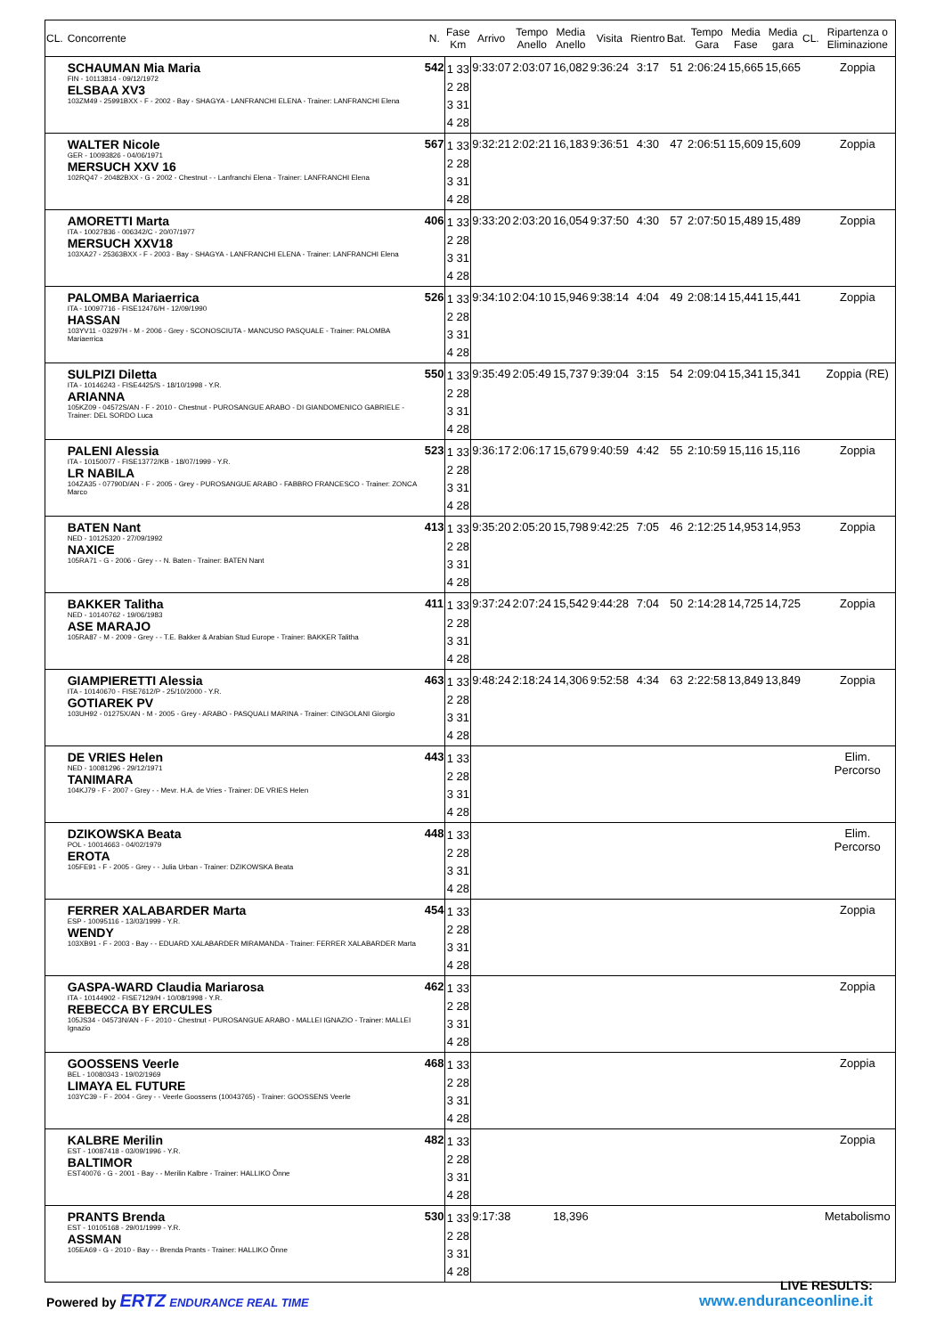| CL. | Concorrente | N. | Fase Km | Arrivo | Tempo Anello | Media Anello | Visita | Rientro | Bat. | Tempo Gara | Media Fase | Media gara | CL. | Ripartenza o Eliminazione |
| --- | --- | --- | --- | --- | --- | --- | --- | --- | --- | --- | --- | --- | --- | --- |
| | SCHAUMAN Mia Maria FIN - 10113814 - 09/12/1972 ELSBAA XV3 103ZM49 - 25991BXX - F - 2002 - Bay - SHAGYA - LANFRANCHI ELENA - Trainer: LANFRANCHI Elena | 542 | 1 33 2 28 3 31 4 28 | 9:33:07 | 2:03:07 | 16,082 | 9:36:24 | 3:17 | 51 | 2:06:24 | 15,665 | 15,665 | | Zoppia |
| | WALTER Nicole GER - 10093826 - 04/06/1971 MERSUCH XXV 16 102RQ47 - 20482BXX - G - 2002 - Chestnut - - Lanfranchi Elena - Trainer: LANFRANCHI Elena | 567 | 1 33 2 28 3 31 4 28 | 9:32:21 | 2:02:21 | 16,183 | 9:36:51 | 4:30 | 47 | 2:06:51 | 15,609 | 15,609 | | Zoppia |
| | AMORETTI Marta ITA - 10027836 - 006342/C - 20/07/1977 MERSUCH XXV18 103XA27 - 25363BXX - F - 2003 - Bay - SHAGYA - LANFRANCHI ELENA - Trainer: LANFRANCHI Elena | 406 | 1 33 2 28 3 31 4 28 | 9:33:20 | 2:03:20 | 16,054 | 9:37:50 | 4:30 | 57 | 2:07:50 | 15,489 | 15,489 | | Zoppia |
| | PALOMBA Mariaerrica ITA - 10097716 - FISE12476/H - 12/09/1990 HASSAN 103YV11 - 03297H - M - 2006 - Grey - SCONOSCIUTA - MANCUSO PASQUALE - Trainer: PALOMBA Mariaerrica | 526 | 1 33 2 28 3 31 4 28 | 9:34:10 | 2:04:10 | 15,946 | 9:38:14 | 4:04 | 49 | 2:08:14 | 15,441 | 15,441 | | Zoppia |
| | SULPIZI Diletta ITA - 10146243 - FISE4425/S - 18/10/1998 - Y.R. ARIANNA 105KZ09 - 04572S/AN - F - 2010 - Chestnut - PUROSANGUE ARABO - DI GIANDOMENICO GABRIELE - Trainer: DEL SORDO Luca | 550 | 1 33 2 28 3 31 4 28 | 9:35:49 | 2:05:49 | 15,737 | 9:39:04 | 3:15 | 54 | 2:09:04 | 15,341 | 15,341 | | Zoppia (RE) |
| | PALENI Alessia ITA - 10150077 - FISE13772/KB - 18/07/1999 - Y.R. LR NABILA 104ZA35 - 07790D/AN - F - 2005 - Grey - PUROSANGUE ARABO - FABBRO FRANCESCO - Trainer: ZONCA Marco | 523 | 1 33 2 28 3 31 4 28 | 9:36:17 | 2:06:17 | 15,679 | 9:40:59 | 4:42 | 55 | 2:10:59 | 15,116 | 15,116 | | Zoppia |
| | BATEN Nant NED - 10125320 - 27/09/1992 NAXICE 105RA71 - G - 2006 - Grey - - N. Baten - Trainer: BATEN Nant | 413 | 1 33 2 28 3 31 4 28 | 9:35:20 | 2:05:20 | 15,798 | 9:42:25 | 7:05 | 46 | 2:12:25 | 14,953 | 14,953 | | Zoppia |
| | BAKKER Talitha NED - 10140762 - 19/06/1983 ASE MARAJO 105RA87 - M - 2009 - Grey - - T.E. Bakker & Arabian Stud Europe - Trainer: BAKKER Talitha | 411 | 1 33 2 28 3 31 4 28 | 9:37:24 | 2:07:24 | 15,542 | 9:44:28 | 7:04 | 50 | 2:14:28 | 14,725 | 14,725 | | Zoppia |
| | GIAMPIERETTI Alessia ITA - 10140670 - FISE7612/P - 25/10/2000 - Y.R. GOTIAREK PV 103UH92 - 01275X/AN - M - 2005 - Grey - ARABO - PASQUALI MARINA - Trainer: CINGOLANI Giorgio | 463 | 1 33 2 28 3 31 4 28 | 9:48:24 | 2:18:24 | 14,306 | 9:52:58 | 4:34 | 63 | 2:22:58 | 13,849 | 13,849 | | Zoppia |
| | DE VRIES Helen NED - 10081296 - 29/12/1971 TANIMARA 104KJ79 - F - 2007 - Grey - - Mevr. H.A. de Vries - Trainer: DE VRIES Helen | 443 | 1 33 2 28 3 31 4 28 | | | | | | | | | | | Elim. Percorso |
| | DZIKOWSKA Beata POL - 10014663 - 04/02/1979 EROTA 105FE91 - F - 2005 - Grey - - Julia Urban - Trainer: DZIKOWSKA Beata | 448 | 1 33 2 28 3 31 4 28 | | | | | | | | | | | Elim. Percorso |
| | FERRER XALABARDER Marta ESP - 10095116 - 13/03/1999 - Y.R. WENDY 103XB91 - F - 2003 - Bay - - EDUARD XALABARDER MIRAMANDA - Trainer: FERRER XALABARDER Marta | 454 | 1 33 2 28 3 31 4 28 | | | | | | | | | | | Zoppia |
| | GASPA-WARD Claudia Mariarosa ITA - 10144902 - FISE7129/H - 10/08/1998 - Y.R. REBECCA BY ERCULES 105JS34 - 04573N/AN - F - 2010 - Chestnut - PUROSANGUE ARABO - MALLEI IGNAZIO - Trainer: MALLEI Ignazio | 462 | 1 33 2 28 3 31 4 28 | | | | | | | | | | | Zoppia |
| | GOOSSENS Veerle BEL - 10080343 - 19/02/1969 LIMAYA EL FUTURE 103YC39 - F - 2004 - Grey - - Veerle Goossens (10043765) - Trainer: GOOSSENS Veerle | 468 | 1 33 2 28 3 31 4 28 | | | | | | | | | | | Zoppia |
| | KALBRE Merilin EST - 10087418 - 03/09/1996 - Y.R. BALTIMOR EST40076 - G - 2001 - Bay - - Merilin Kalbre - Trainer: HALLIKO Õnne | 482 | 1 33 2 28 3 31 4 28 | | | | | | | | | | | Zoppia |
| | PRANTS Brenda EST - 10105168 - 29/01/1999 - Y.R. ASSMAN 105EA69 - G - 2010 - Bay - - Brenda Prants - Trainer: HALLIKO Õnne | 530 | 1 33 2 28 3 31 4 28 | 9:17:38 | | 18,396 | | | | | | | | Metabolismo |
Powered by ERTZ ENDURANCE REAL TIME
LIVE RESULTS:
www.enduranceonline.it